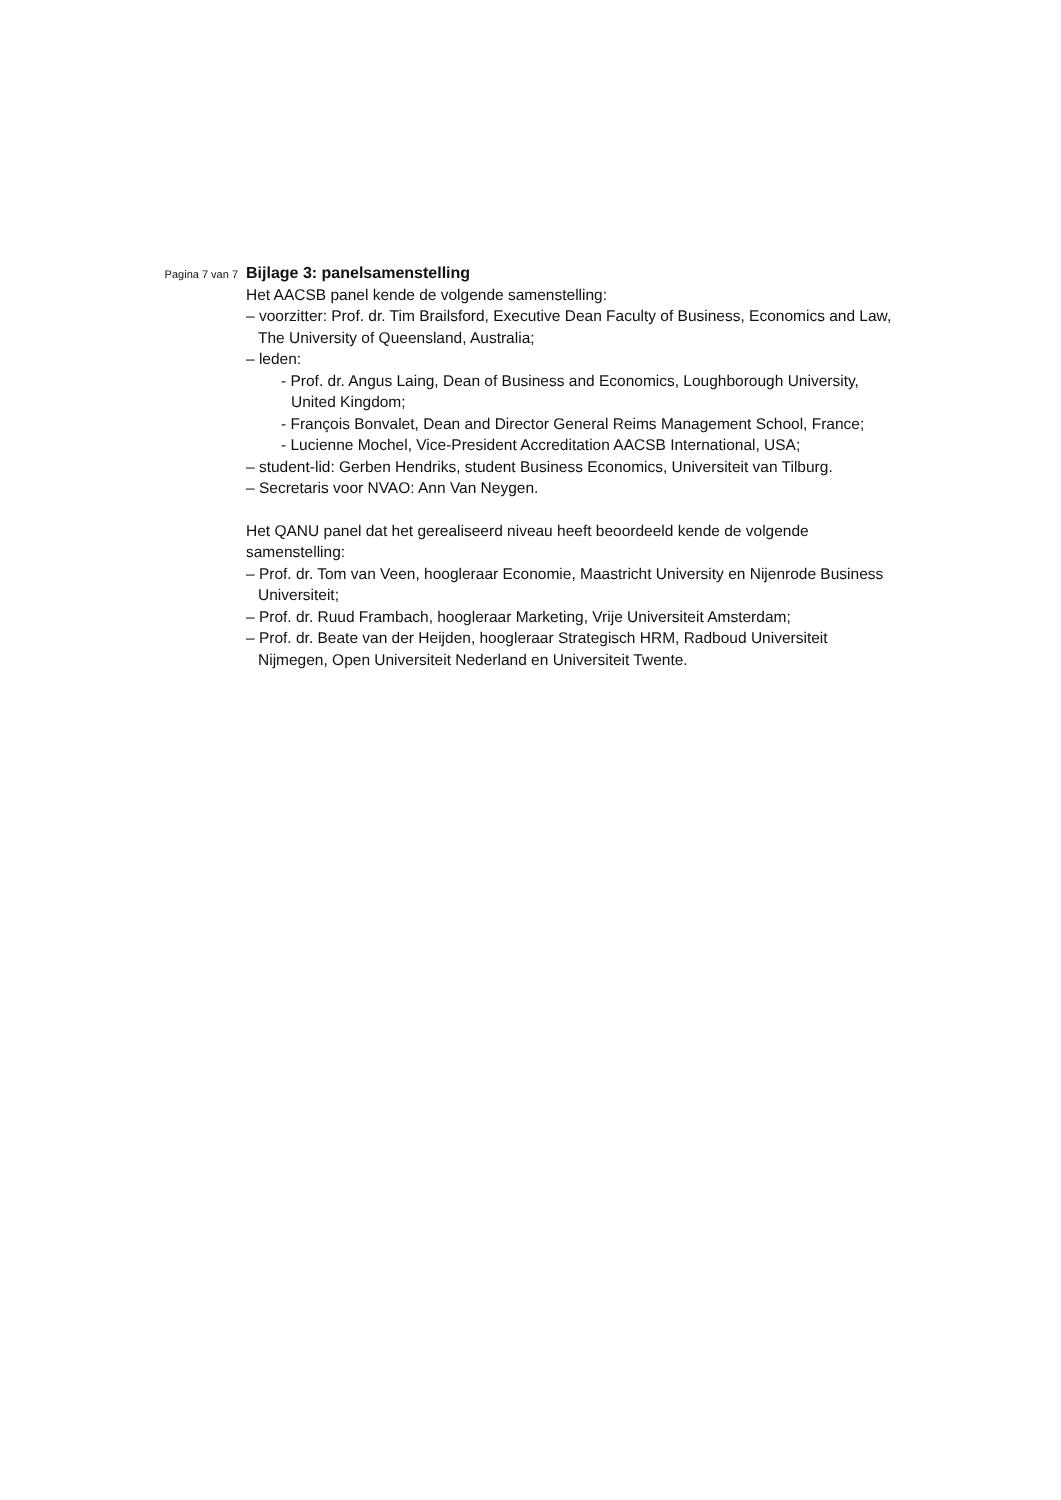Pagina 7 van 7
Bijlage 3: panelsamenstelling
Het AACSB panel kende de volgende samenstelling:
– voorzitter: Prof. dr. Tim Brailsford, Executive Dean Faculty of Business, Economics and Law, The University of Queensland, Australia;
– leden:
- Prof. dr. Angus Laing, Dean of Business and Economics, Loughborough University, United Kingdom;
- François Bonvalet, Dean and Director General Reims Management School, France;
- Lucienne Mochel, Vice-President Accreditation AACSB International, USA;
– student-lid: Gerben Hendriks, student Business Economics, Universiteit van Tilburg.
– Secretaris voor NVAO: Ann Van Neygen.
Het QANU panel dat het gerealiseerd niveau heeft beoordeeld kende de volgende samenstelling:
– Prof. dr. Tom van Veen, hoogleraar Economie, Maastricht University en Nijenrode Business Universiteit;
– Prof. dr. Ruud Frambach, hoogleraar Marketing, Vrije Universiteit Amsterdam;
– Prof. dr. Beate van der Heijden, hoogleraar Strategisch HRM, Radboud Universiteit Nijmegen, Open Universiteit Nederland en Universiteit Twente.